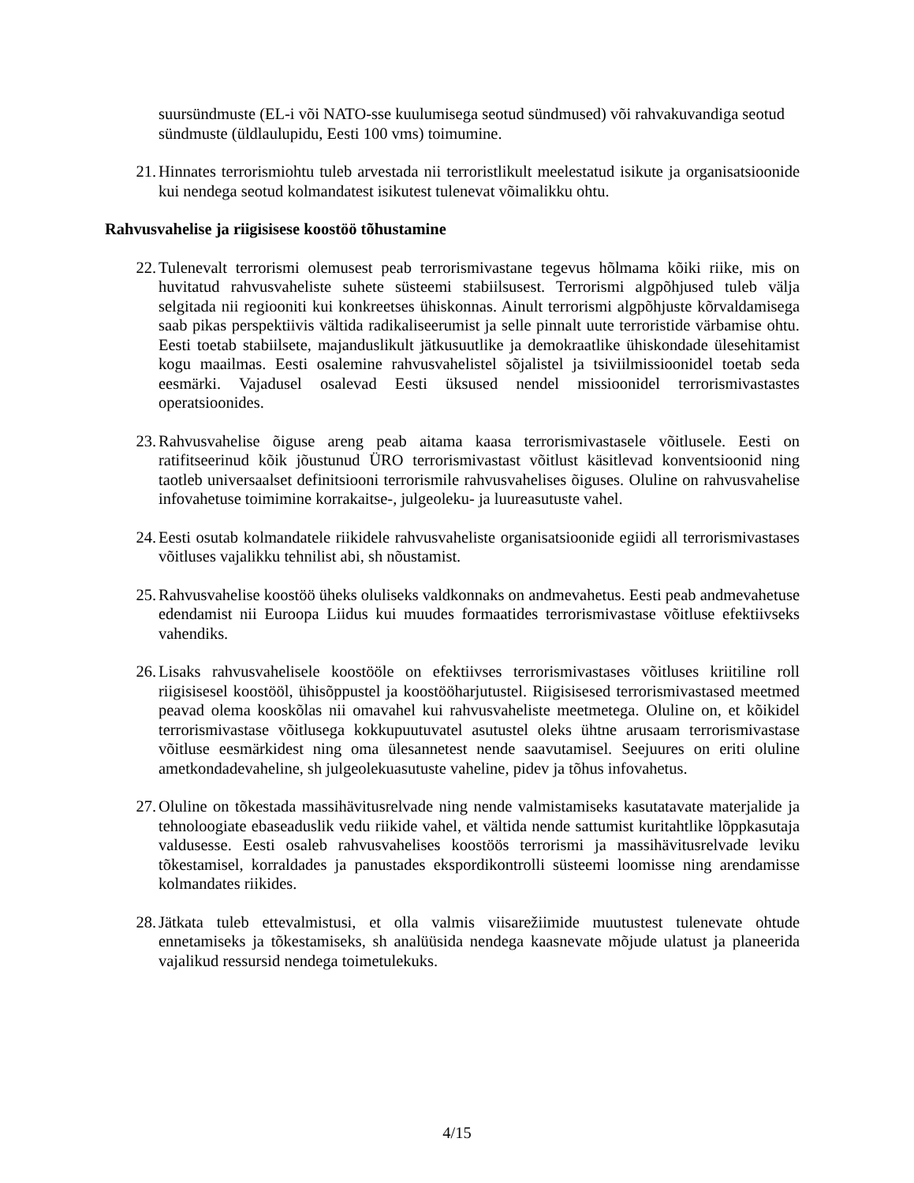suursündmuste (EL-i või NATO-sse kuulumisega seotud sündmused) või rahvakuvandiga seotud sündmuste (üldlaulupidu, Eesti 100 vms) toimumine.
21. Hinnates terrorismiohtu tuleb arvestada nii terroristlikult meelestatud isikute ja organisatsioonide kui nendega seotud kolmandatest isikutest tulenevat võimalikku ohtu.
Rahvusvahelise ja riigisisese koostöö tõhustamine
22. Tulenevalt terrorismi olemusest peab terrorismivastane tegevus hõlmama kõiki riike, mis on huvitatud rahvusvaheliste suhete süsteemi stabiilsusest. Terrorismi algpõhjused tuleb välja selgitada nii regiooniti kui konkreetses ühiskonnas. Ainult terrorismi algpõhjuste kõrvaldamisega saab pikas perspektiivis vältida radikaliseerumist ja selle pinnalt uute terroristide värbamise ohtu. Eesti toetab stabiilsete, majanduslikult jätkusuutlike ja demokraatlike ühiskondade ülesehitamist kogu maailmas. Eesti osalemine rahvusvahelistel sõjalistel ja tsiviilmissioonidel toetab seda eesmärki. Vajadusel osalevad Eesti üksused nendel missioonidel terrorismivastastes operatsioonides.
23. Rahvusvahelise õiguse areng peab aitama kaasa terrorismivastasele võitlusele. Eesti on ratifitseerinud kõik jõustunud ÜRO terrorismivastast võitlust käsitlevad konventsioonid ning taotleb universaalset definitsiooni terrorismile rahvusvahelises õiguses. Oluline on rahvusvahelise infovahetuse toimimine korrakaitse-, julgeoleku- ja luureasutuste vahel.
24. Eesti osutab kolmandatele riikidele rahvusvaheliste organisatsioonide egiidi all terrorismivastases võitluses vajalikku tehnilist abi, sh nõustamist.
25. Rahvusvahelise koostöö üheks oluliseks valdkonnaks on andmevahetus. Eesti peab andmevahetuse edendamist nii Euroopa Liidus kui muudes formaatides terrorismivastase võitluse efektiivseks vahendiks.
26. Lisaks rahvusvahelisele koostööle on efektiivses terrorismivastases võitluses kriitiline roll riigisisesel koostööl, ühisõppustel ja koostööharjutustel. Riigisisesed terrorismivastased meetmed peavad olema kooskõlas nii omavahel kui rahvusvaheliste meetmetega. Oluline on, et kõikidel terrorismivastase võitlusega kokkupuutuvatel asutustel oleks ühtne arusaam terrorismivastase võitluse eesmärkidest ning oma ülesannetest nende saavutamisel. Seejuures on eriti oluline ametkondadevaheline, sh julgeolekuasutuste vaheline, pidev ja tõhus infovahetus.
27. Oluline on tõkestada massihävitusrelvade ning nende valmistamiseks kasutatavate materjalide ja tehnoloogiate ebaseaduslik vedu riikide vahel, et vältida nende sattumist kuritahtlike lõppkasutaja valdusesse. Eesti osaleb rahvusvahelises koostöös terrorismi ja massihävitusrelvade leviku tõkestamisel, korraldades ja panustades ekspordikontrolli süsteemi loomisse ning arendamisse kolmandates riikides.
28. Jätkata tuleb ettevalmistusi, et olla valmis viisarežiimide muutustest tulenevate ohtude ennetamiseks ja tõkestamiseks, sh analüüsida nendega kaasnevate mõjude ulatust ja planeerida vajalikud ressursid nendega toimetulekuks.
4/15